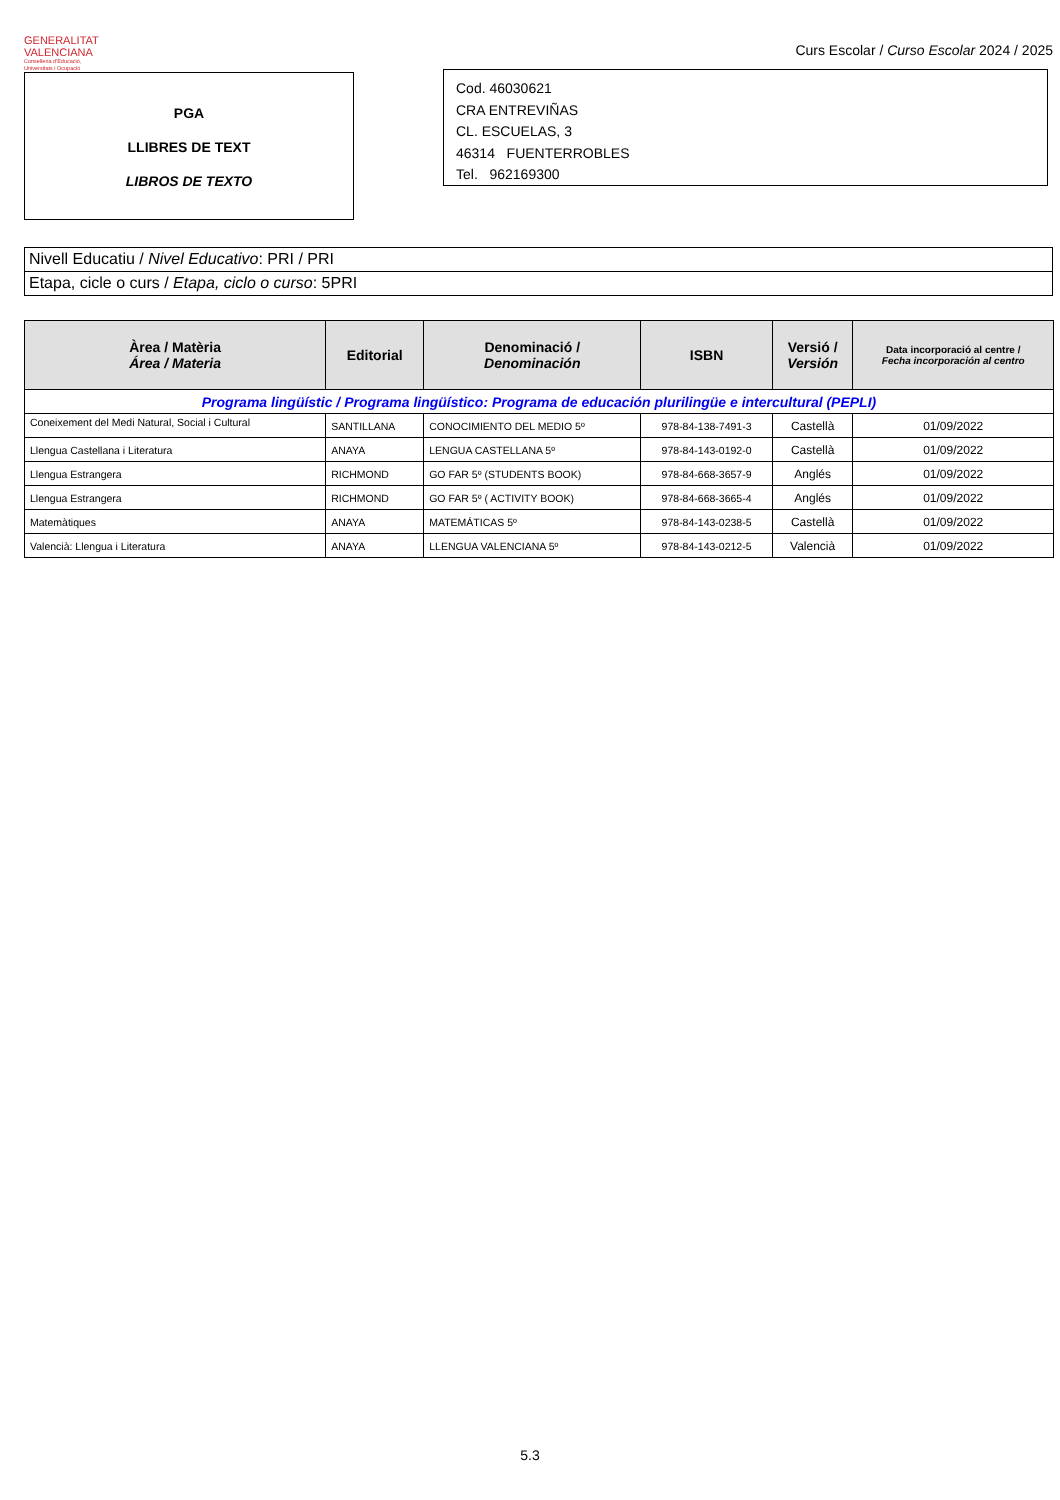GENERALITAT
VALENCIANA
Conselleria d'Educació,
Universitats i Ocupació
Curs Escolar / Curso Escolar 2024 / 2025
PGA
LLIBRES DE TEXT
LIBROS DE TEXTO
Cod. 46030621
CRA ENTREVIÑAS
CL. ESCUELAS, 3
46314 FUENTERROBLES
Tel. 962169300
Nivell Educatiu / Nivel Educativo: PRI / PRI
Etapa, cicle o curs / Etapa, ciclo o curso: 5PRI
| Àrea / Matèria Área / Materia | Editorial | Denominació / Denominación | ISBN | Versió / Versión | Data incorporació al centre / Fecha incorporación al centro |
| --- | --- | --- | --- | --- | --- |
| Programa lingüístic / Programa lingüístico: Programa de educación plurilingüe e intercultural (PEPLI) | | | | | |
| Coneixement del Medi Natural, Social i Cultural | SANTILLANA | CONOCIMIENTO DEL MEDIO 5º | 978-84-138-7491-3 | Castellà | 01/09/2022 |
| Llengua Castellana i Literatura | ANAYA | LENGUA CASTELLANA 5º | 978-84-143-0192-0 | Castellà | 01/09/2022 |
| Llengua Estrangera | RICHMOND | GO FAR 5º (STUDENTS BOOK) | 978-84-668-3657-9 | Anglés | 01/09/2022 |
| Llengua Estrangera | RICHMOND | GO FAR 5º ( ACTIVITY BOOK) | 978-84-668-3665-4 | Anglés | 01/09/2022 |
| Matemàtiques | ANAYA | MATEMÁTICAS 5º | 978-84-143-0238-5 | Castellà | 01/09/2022 |
| Valencià: Llengua i Literatura | ANAYA | LLENGUA VALENCIANA 5º | 978-84-143-0212-5 | Valencià | 01/09/2022 |
5.3